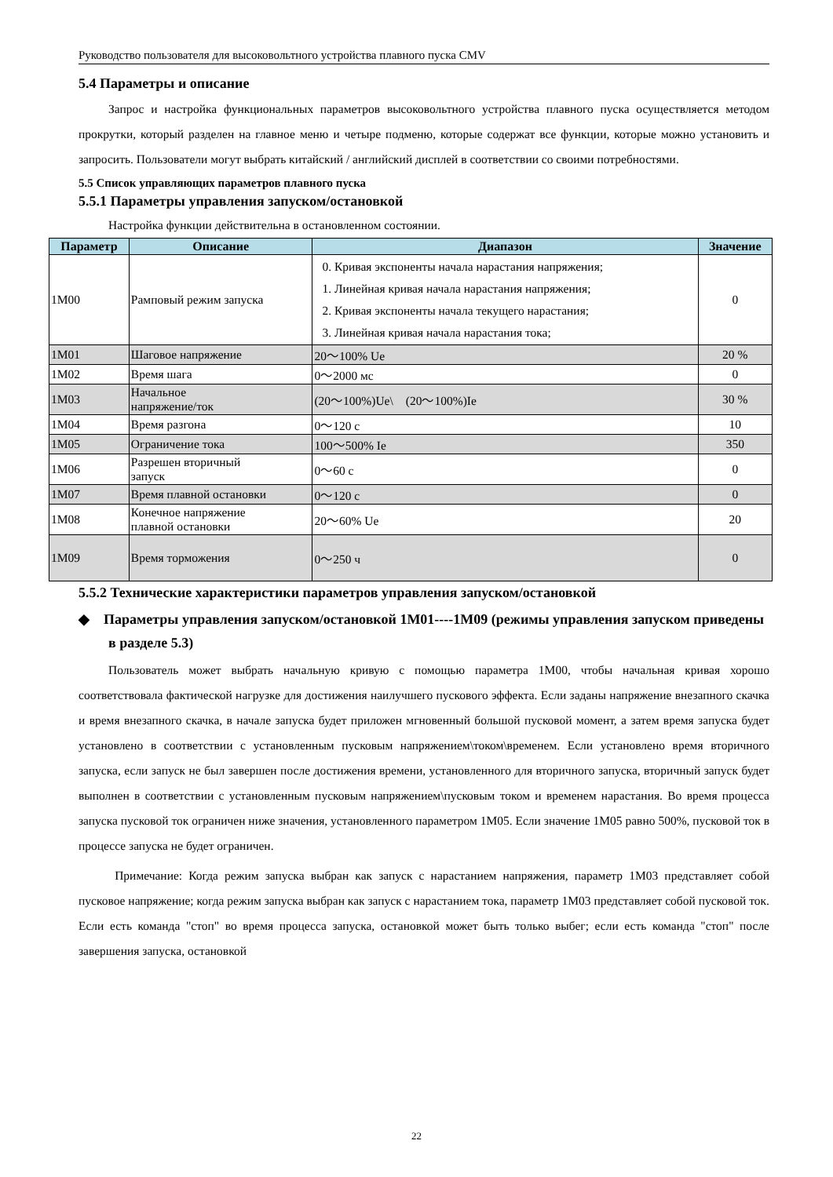Руководство пользователя для высоковольтного устройства плавного пуска CMV
5.4 Параметры и описание
Запрос и настройка функциональных параметров высоковольтного устройства плавного пуска осуществляется методом прокрутки, который разделен на главное меню и четыре подменю, которые содержат все функции, которые можно установить и запросить. Пользователи могут выбрать китайский / английский дисплей в соответствии со своими потребностями.
5.5 Список управляющих параметров плавного пуска
5.5.1 Параметры управления запуском/остановкой
Настройка функции действительна в остановленном состоянии.
| Параметр | Описание | Диапазон | Значение |
| --- | --- | --- | --- |
| 1M00 | Рамповый режим запуска | 0. Кривая экспоненты начала нарастания напряжения; 1. Линейная кривая начала нарастания напряжения; 2. Кривая экспоненты начала текущего нарастания; 3. Линейная кривая начала нарастания тока; | 0 |
| 1M01 | Шаговое напряжение | 20～100% Ue | 20 % |
| 1M02 | Время шага | 0～2000 мс | 0 |
| 1M03 | Начальное напряжение/ток | (20～100%)Ue\ (20～100%)Ie | 30 % |
| 1M04 | Время разгона | 0～120 с | 10 |
| 1M05 | Ограничение тока | 100～500% Ie | 350 |
| 1M06 | Разрешен вторичный запуск | 0～60 с | 0 |
| 1M07 | Время плавной остановки | 0～120 с | 0 |
| 1M08 | Конечное напряжение плавной остановки | 20～60% Ue | 20 |
| 1M09 | Время торможения | 0～250 ч | 0 |
5.5.2 Технические характеристики параметров управления запуском/остановкой
◆ Параметры управления запуском/остановкой 1M01----1M09 (режимы управления запуском приведены в разделе 5.3)
Пользователь может выбрать начальную кривую с помощью параметра 1M00, чтобы начальная кривая хорошо соответствовала фактической нагрузке для достижения наилучшего пускового эффекта. Если заданы напряжение внезапного скачка и время внезапного скачка, в начале запуска будет приложен мгновенный большой пусковой момент, а затем время запуска будет установлено в соответствии с установленным пусковым напряжением\током\временем. Если установлено время вторичного запуска, если запуск не был завершен после достижения времени, установленного для вторичного запуска, вторичный запуск будет выполнен в соответствии с установленным пусковым напряжением\пусковым током и временем нарастания. Во время процесса запуска пусковой ток ограничен ниже значения, установленного параметром 1M05. Если значение 1M05 равно 500%, пусковой ток в процессе запуска не будет ограничен.
Примечание: Когда режим запуска выбран как запуск с нарастанием напряжения, параметр 1M03 представляет собой пусковое напряжение; когда режим запуска выбран как запуск с нарастанием тока, параметр 1M03 представляет собой пусковой ток. Если есть команда "стоп" во время процесса запуска, остановкой может быть только выбег; если есть команда "стоп" после завершения запуска, остановкой
22